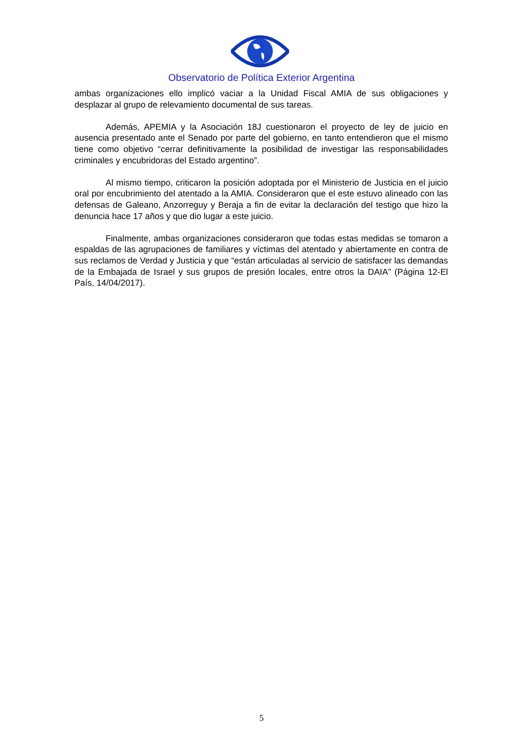Observatorio de Política Exterior Argentina
ambas organizaciones ello implicó vaciar a la Unidad Fiscal AMIA de sus obligaciones y desplazar al grupo de relevamiento documental de sus tareas.
Además, APEMIA y la Asociación 18J cuestionaron el proyecto de ley de juicio en ausencia presentado ante el Senado por parte del gobierno, en tanto entendieron que el mismo tiene como objetivo “cerrar definitivamente la posibilidad de investigar las responsabilidades criminales y encubridoras del Estado argentino”.
Al mismo tiempo, criticaron la posición adoptada por el Ministerio de Justicia en el juicio oral por encubrimiento del atentado a la AMIA. Consideraron que el este estuvo alineado con las defensas de Galeano, Anzorreguy y Beraja a fin de evitar la declaración del testigo que hizo la denuncia hace 17 años y que dio lugar a este juicio.
Finalmente, ambas organizaciones consideraron que todas estas medidas se tomaron a espaldas de las agrupaciones de familiares y víctimas del atentado y abiertamente en contra de sus reclamos de Verdad y Justicia y que “están articuladas al servicio de satisfacer las demandas de la Embajada de Israel y sus grupos de presión locales, entre otros la DAIA” (Página 12-El País, 14/04/2017).
5